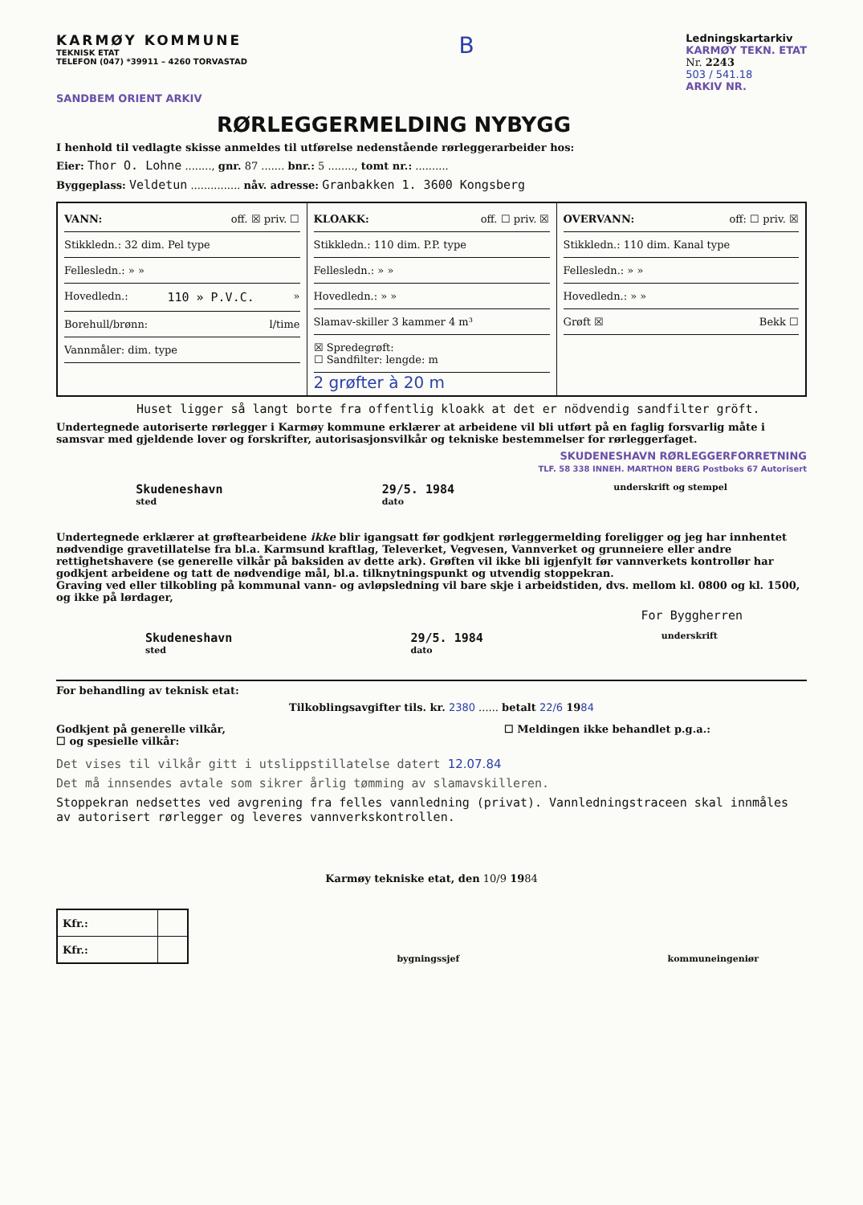KARMØY KOMMUNE
TEKNISK ETAT
TELEFON (047) *39911 – 4260 TORVASTAD
B
Ledningskartarkiv
KARMØY TEKN. ETAT
Nr. 2243
503 / 541.18
ARKIV NR.
SANDBEM ORIENT ARKIV
RØRLEGGERMELDING NYBYGG
I henhold til vedlagte skisse anmeldes til utførelse nedenstående rørleggerarbeider hos:
Eier: Thor O. Lohne ........, gnr. 87 ....... bnr.: 5 ........, tomt nr.: ..........
Byggeplass: Veldetun ............... nåv. adresse: Granbakken 1. 3600 Kongsberg
| VANN: off. ☒ priv. ☐ Stikkledn.: 32 dim. Pel type Fellesledn.: » » Hovedledn.: 110 » P.V.C. » Borehull/brønn: l/time Vannmåler: dim. type | KLOAKK: off. ☐ priv. ☒ Stikkledn.: 110 dim. P.P. type Fellesledn.: » » Hovedledn.: » » Slamav-skiller 3 kammer 4 m³ ☒ Spredegrøft: ☐ Sandfilter: lengde: m 2 grøfter à 20 m | OVERVANN: off: ☐ priv. ☒ Stikkledn.: 110 dim. Kanal type Fellesledn.: » » Hovedledn.: » » Grøft ☒ Bekk ☐ |
Huset ligger så langt borte fra offentlig kloakk at det er nödvendig sandfilter gröft.
Undertegnede autoriserte rørlegger i Karmøy kommune erklærer at arbeidene vil bli utført på en faglig forsvarlig måte i samsvar med gjeldende lover og forskrifter, autorisasjonsvilkår og tekniske bestemmelser for rørleggerfaget.
SKUDENESHAVN RØRLEGGERFORRETNING
TLF. 58 338 INNEH. MARTHON BERG Postboks 67 Autorisert
Skudeneshavn
sted 29/5. 1984
dato underskrift og stempel
Undertegnede erklærer at grøftearbeidene ikke blir igangsatt før godkjent rørleggermelding foreligger og jeg har innhentet nødvendige gravetillatelse fra bl.a. Karmsund kraftlag, Televerket, Vegvesen, Vannverket og grunneiere eller andre rettighetshavere (se generelle vilkår på baksiden av dette ark). Grøften vil ikke bli igjenfylt før vannverkets kontrollør har godkjent arbeidene og tatt de nødvendige mål, bl.a. tilknytningspunkt og utvendig stoppekran.
Graving ved eller tilkobling på kommunal vann- og avløpsledning vil bare skje i arbeidstiden, dvs. mellom kl. 0800 og kl. 1500, og ikke på lørdager,
For Byggherren
Skudeneshavn
sted 29/5. 1984
dato underskrift
For behandling av teknisk etat:
Tilkoblingsavgifter tils. kr. 2380 ...... betalt 22/6 1984
Godkjent på generelle vilkår,
☐ og spesielle vilkår:
☐ Meldingen ikke behandlet p.g.a.:
Det vises til vilkår gitt i utslippstillatelse datert 12.07.84
Det må innsendes avtale som sikrer årlig tømming av slamavskilleren.
Stoppekran nedsettes ved avgrening fra felles vannledning (privat). Vannledningstraceen skal innmåles av autorisert rørlegger og leveres vannverkskontrollen.
Karmøy tekniske etat, den 10/9 1984
| Kfr.: | |
| Kfr.: | |
bygningssjef kommuneingeniør